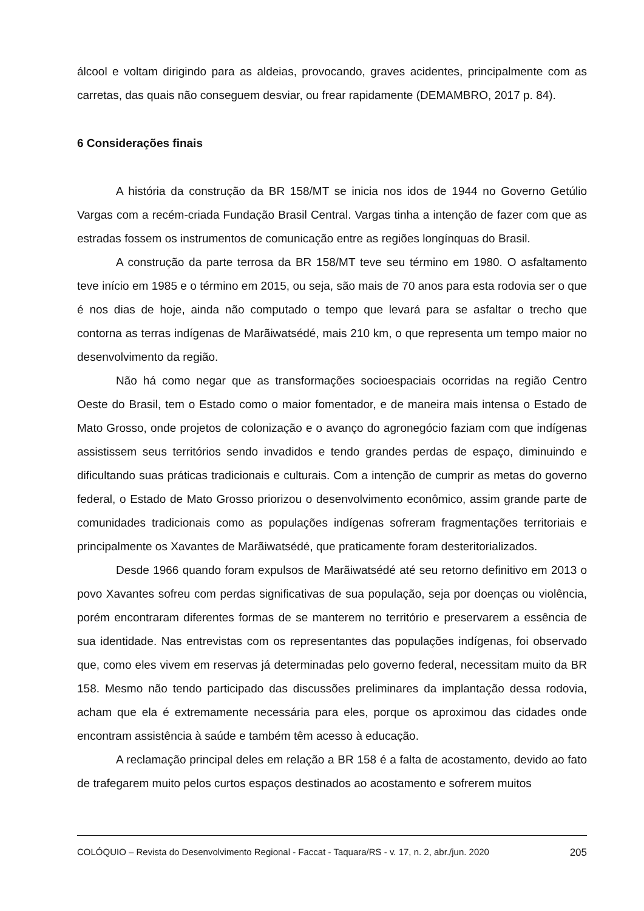álcool e voltam dirigindo para as aldeias, provocando, graves acidentes, principalmente com as carretas, das quais não conseguem desviar, ou frear rapidamente (DEMAMBRO, 2017 p. 84).
6 Considerações finais
A história da construção da BR 158/MT se inicia nos idos de 1944 no Governo Getúlio Vargas com a recém-criada Fundação Brasil Central. Vargas tinha a intenção de fazer com que as estradas fossem os instrumentos de comunicação entre as regiões longínquas do Brasil.
A construção da parte terrosa da BR 158/MT teve seu término em 1980. O asfaltamento teve início em 1985 e o término em 2015, ou seja, são mais de 70 anos para esta rodovia ser o que é nos dias de hoje, ainda não computado o tempo que levará para se asfaltar o trecho que contorna as terras indígenas de Marãiwatsédé, mais 210 km, o que representa um tempo maior no desenvolvimento da região.
Não há como negar que as transformações socioespaciais ocorridas na região Centro Oeste do Brasil, tem o Estado como o maior fomentador, e de maneira mais intensa o Estado de Mato Grosso, onde projetos de colonização e o avanço do agronegócio faziam com que indígenas assistissem seus territórios sendo invadidos e tendo grandes perdas de espaço, diminuindo e dificultando suas práticas tradicionais e culturais. Com a intenção de cumprir as metas do governo federal, o Estado de Mato Grosso priorizou o desenvolvimento econômico, assim grande parte de comunidades tradicionais como as populações indígenas sofreram fragmentações territoriais e principalmente os Xavantes de Marãiwatsédé, que praticamente foram desteritorializados.
Desde 1966 quando foram expulsos de Marãiwatsédé até seu retorno definitivo em 2013 o povo Xavantes sofreu com perdas significativas de sua população, seja por doenças ou violência, porém encontraram diferentes formas de se manterem no território e preservarem a essência de sua identidade. Nas entrevistas com os representantes das populações indígenas, foi observado que, como eles vivem em reservas já determinadas pelo governo federal, necessitam muito da BR 158. Mesmo não tendo participado das discussões preliminares da implantação dessa rodovia, acham que ela é extremamente necessária para eles, porque os aproximou das cidades onde encontram assistência à saúde e também têm acesso à educação.
A reclamação principal deles em relação a BR 158 é a falta de acostamento, devido ao fato de trafegarem muito pelos curtos espaços destinados ao acostamento e sofrerem muitos
COLÓQUIO – Revista do Desenvolvimento Regional - Faccat - Taquara/RS - v. 17, n. 2, abr./jun. 2020 205